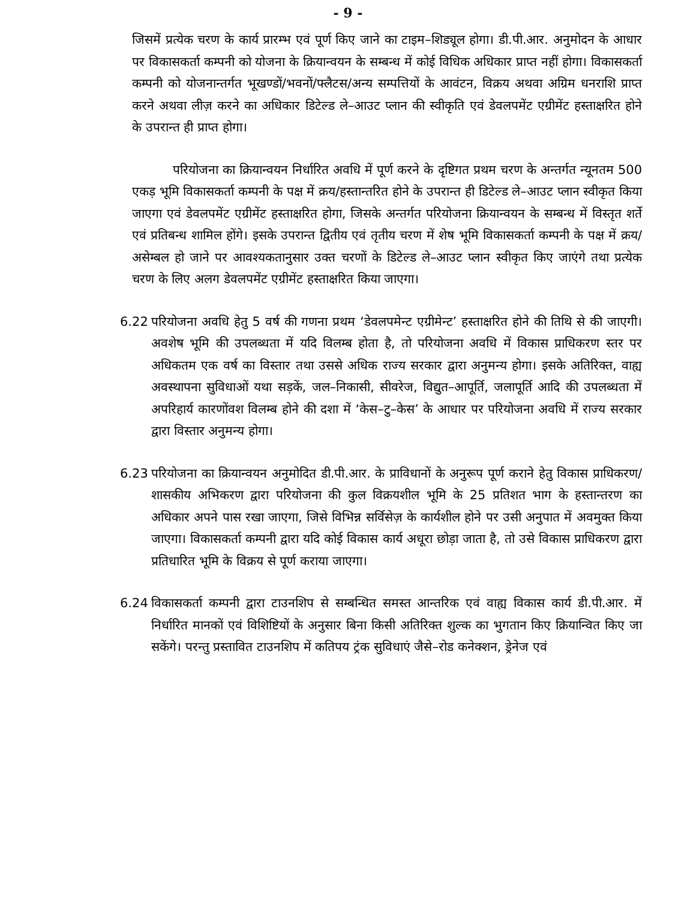- 9 -
जिसमें प्रत्येक चरण के कार्य प्रारम्भ एवं पूर्ण किए जाने का टाइम–शिड्यूल होगा। डी.पी.आर. अनुमोदन के आधार पर विकासकर्ता कम्पनी को योजना के क्रियान्वयन के सम्बन्ध में कोई विधिक अधिकार प्राप्त नहीं होगा। विकासकर्ता कम्पनी को योजनान्तर्गत भूखण्डों/भवनों/फ्लैटस/अन्य सम्पत्तियों के आवंटन, विक्रय अथवा अग्रिम धनराशि प्राप्त करने अथवा लीज़ करने का अधिकार डिटेल्ड ले–आउट प्लान की स्वीकृति एवं डेवलपमेंट एग्रीमेंट हस्ताक्षरित होने के उपरान्त ही प्राप्त होगा।
परियोजना का क्रियान्वयन निर्धारित अवधि में पूर्ण करने के दृष्टिगत प्रथम चरण के अन्तर्गत न्यूनतम 500 एकड़ भूमि विकासकर्ता कम्पनी के पक्ष में क्रय/हस्तान्तरित होने के उपरान्त ही डिटेल्ड ले–आउट प्लान स्वीकृत किया जाएगा एवं डेवलपमेंट एग्रीमेंट हस्ताक्षरित होगा, जिसके अन्तर्गत परियोजना क्रियान्वयन के सम्बन्ध में विस्तृत शर्ते एवं प्रतिबन्ध शामिल होंगे। इसके उपरान्त द्वितीय एवं तृतीय चरण में शेष भूमि विकासकर्ता कम्पनी के पक्ष में क्रय/असेम्बल हो जाने पर आवश्यकतानुसार उक्त चरणों के डिटेल्ड ले–आउट प्लान स्वीकृत किए जाएंगे तथा प्रत्येक चरण के लिए अलग डेवलपमेंट एग्रीमेंट हस्ताक्षरित किया जाएगा।
6.22 परियोजना अवधि हेतु 5 वर्ष की गणना प्रथम ‘डेवलपमेन्ट एग्रीमेन्ट’ हस्ताक्षरित होने की तिथि से की जाएगी। अवशेष भूमि की उपलब्धता में यदि विलम्ब होता है, तो परियोजना अवधि में विकास प्राधिकरण स्तर पर अधिकतम एक वर्ष का विस्तार तथा उससे अधिक राज्य सरकार द्वारा अनुमन्य होगा। इसके अतिरिक्त, वाह्य अवस्थापना सुविधाओं यथा सड़कें, जल–निकासी, सीवरेज, विद्युत–आपूर्ति, जलापूर्ति आदि की उपलब्धता में अपरिहार्य कारणोंवश विलम्ब होने की दशा में ‘केस–टु–केस’ के आधार पर परियोजना अवधि में राज्य सरकार द्वारा विस्तार अनुमन्य होगा।
6.23 परियोजना का क्रियान्वयन अनुमोदित डी.पी.आर. के प्राविधानों के अनुरूप पूर्ण कराने हेतु विकास प्राधिकरण/शासकीय अभिकरण द्वारा परियोजना की कुल विक्रयशील भूमि के 25 प्रतिशत भाग के हस्तान्तरण का अधिकार अपने पास रखा जाएगा, जिसे विभिन्न सर्विसेज़ के कार्यशील होने पर उसी अनुपात में अवमुक्त किया जाएगा। विकासकर्ता कम्पनी द्वारा यदि कोई विकास कार्य अधूरा छोड़ा जाता है, तो उसे विकास प्राधिकरण द्वारा प्रतिधारित भूमि के विक्रय से पूर्ण कराया जाएगा।
6.24 विकासकर्ता कम्पनी द्वारा टाउनशिप से सम्बन्धित समस्त आन्तरिक एवं वाह्य विकास कार्य डी.पी.आर. में निर्धारित मानकों एवं विशिष्टियों के अनुसार बिना किसी अतिरिक्त शुल्क का भुगतान किए क्रियान्वित किए जा सकेंगे। परन्तु प्रस्तावित टाउनशिप में कतिपय ट्रंक सुविधाएं जैसे–रोड कनेक्शन, ड्रेनेज एवं